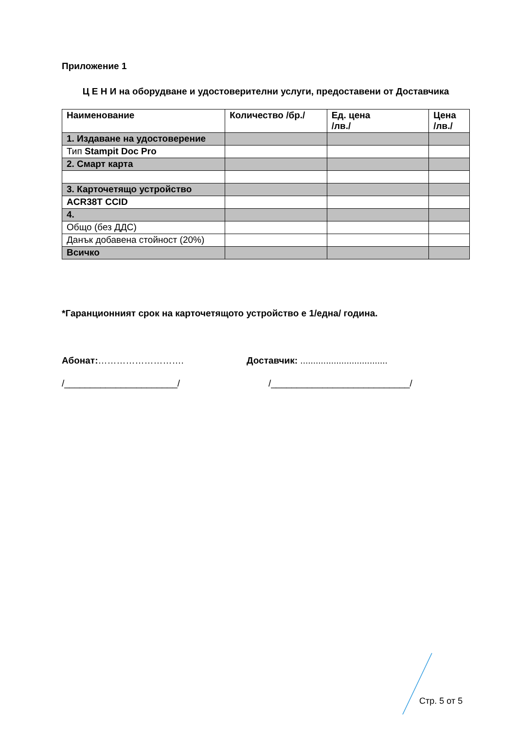Приложение 1
Ц Е Н И на оборудване и удостоверителни услуги, предоставени от Доставчика
| Наименование | Количество /бр./ | Ед. цена /лв./ | Цена /лв./ |
| --- | --- | --- | --- |
| 1. Издаване на удостоверение | | | |
| Тип Stampit Doc Pro | | | |
| 2. Смарт карта | | | |
| 3. Карточетящо устройство | | | |
| ACR38T CCID | | | |
| 4. | | | |
| Общо (без ДДС) | | | |
| Данък добавена стойност (20%) | | | |
| Всичко | | | |
*Гаранционният срок на карточетящото устройство е 1/една/ година.
Абонат:………………………. Доставчик: ..................................
/______________________/ /___________________________/
Стр. 5 от 5